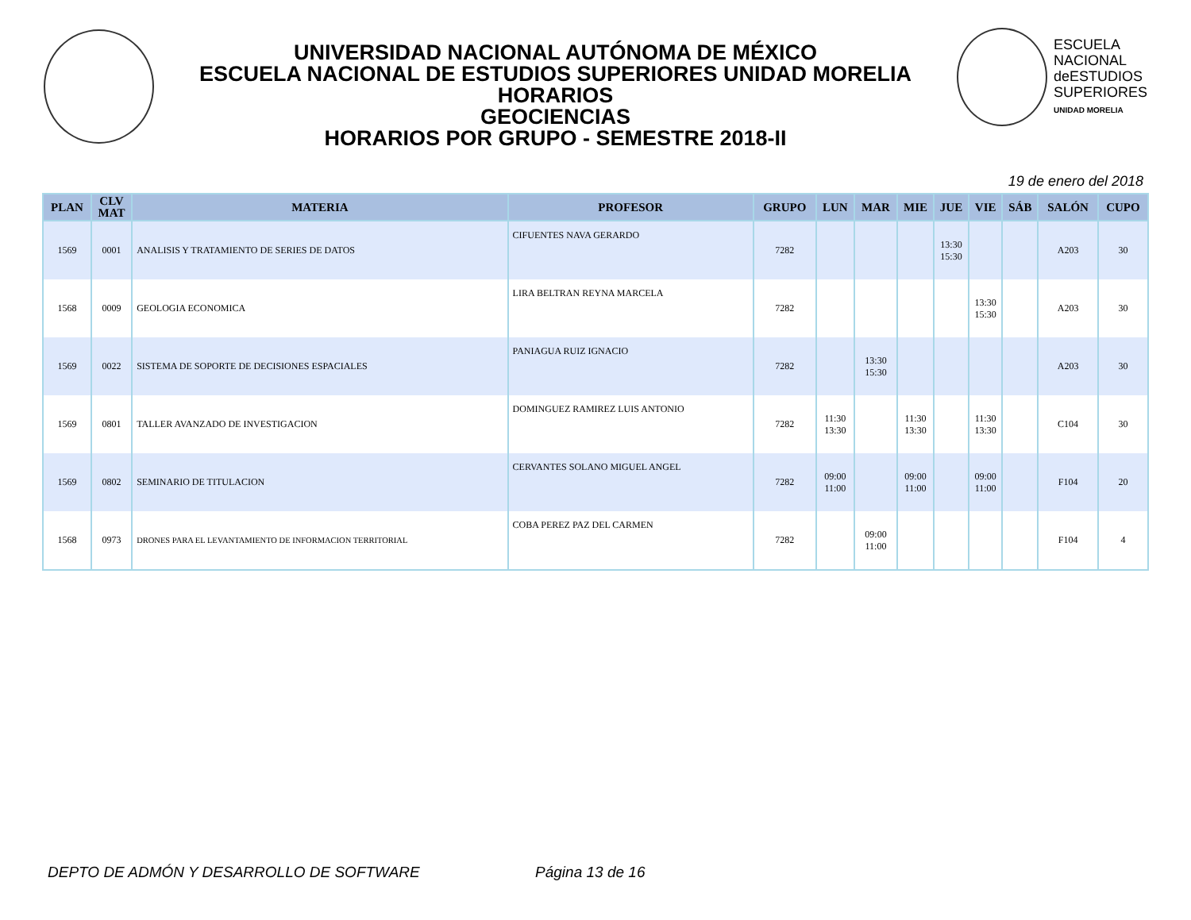UNIVERSIDAD NACIONAL AUTÓNOMA DE MÉXICO
ESCUELA NACIONAL DE ESTUDIOS SUPERIORES UNIDAD MORELIA
HORARIOS
GEOCIENCIAS
HORARIOS POR GRUPO - SEMESTRE 2018-II
ESCUELA
NACIONAL
deESTUDIOS
SUPERIORES
UNIDAD MORELIA
19 de enero del 2018
| PLAN | CLV MAT | MATERIA | PROFESOR | GRUPO | LUN | MAR | MIE | JUE | VIE | SÁB | SALÓN | CUPO |
| --- | --- | --- | --- | --- | --- | --- | --- | --- | --- | --- | --- | --- |
| 1569 | 0001 | ANALISIS Y TRATAMIENTO DE SERIES DE DATOS | CIFUENTES NAVA GERARDO | 7282 | | | | 13:30 15:30 | | | A203 | 30 |
| 1568 | 0009 | GEOLOGIA ECONOMICA | LIRA BELTRAN REYNA MARCELA | 7282 | | | | | 13:30 15:30 | | A203 | 30 |
| 1569 | 0022 | SISTEMA DE SOPORTE DE DECISIONES ESPACIALES | PANIAGUA RUIZ IGNACIO | 7282 | | 13:30 15:30 | | | | | A203 | 30 |
| 1569 | 0801 | TALLER AVANZADO DE INVESTIGACION | DOMINGUEZ RAMIREZ LUIS ANTONIO | 7282 | 11:30 13:30 | | 11:30 13:30 | | 11:30 13:30 | | C104 | 30 |
| 1569 | 0802 | SEMINARIO DE TITULACION | CERVANTES SOLANO MIGUEL ANGEL | 7282 | 09:00 11:00 | | 09:00 11:00 | | 09:00 11:00 | | F104 | 20 |
| 1568 | 0973 | DRONES PARA EL LEVANTAMIENTO DE INFORMACION TERRITORIAL | COBA PEREZ PAZ DEL CARMEN | 7282 | | 09:00 11:00 | | | | | F104 | 4 |
DEPTO DE ADMÓN Y DESARROLLO DE SOFTWARE Página 13 de 16